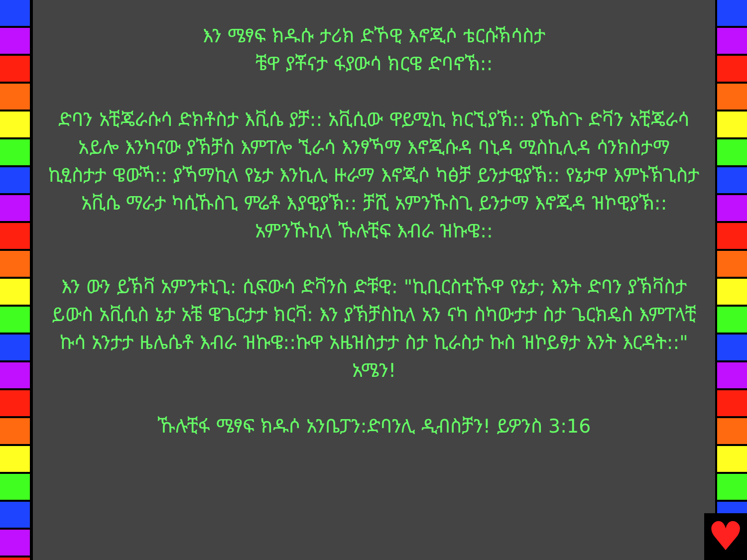እን ሜፃፍ ክዱሱ ታሪክ ድኾዊ እኖጂሶ ቴርሱኽሳስታ
ቼዋ ያቾናታ ፋያውሳ ክርዌ ድባኖኽ::
ድባን አቺጄራሱሳ ድክቶስታ እቪሴ ያቻ:: አቪሲው ዋይሚኪ ክርኚያኽ:: ያኼስጉ ድቫን አቺጄራሳ አይሎ እንካናው ያኽቻስ እምፐሎ ኚራሳ እንፃኻማ እኖጂሱዳ ባኒዳ ሚስኪሊዳ ሳንክስታማ ኪፂስታታ ዌውኻ:: ያኻማኪላ የኔታ እንኪሊ ዙራማ እኖጂሶ ካፅቻ ይንታዊያኽ:: የኔታዋ እምኑኽጊስታ አቪሴ ማራታ ካሲኹስጊ ምሬቶ እያዊያኽ:: ቻሺ አምንኹስጊ ይንታማ እኖጂዳ ዝኮዊያኽ:: አምንኹኪላ ኹሉቺፍ እብራ ዝኩዌ::
እን ውን ይኽቫ አምንቱኒጊ: ሲፍውሳ ድቫንስ ድቹዊ: "ኪቢርስቲኹዋ የኔታ; እንት ድባን ያኽቫስታ ይውስ አቪሲስ ኔታ አቼ ዌጌርታታ ክርቫ: እን ያኽቻስኪላ አን ናካ ስካውታታ ስታ ጌርክዴስ እምፐላቺ ኩሳ አንታታ ዜሌሴቶ እብራ ዝኩዌ::ኩዋ አዜዝስታታ ስታ ኪራስታ ኩስ ዝኮይፃታ እንት እርዳት::" አሜን!
ኹሉቺፋ ሜፃፍ ክዱሶ አንቤፓን:ድባንሊ ዲብስቻን! ይዎንስ 3:16
♥